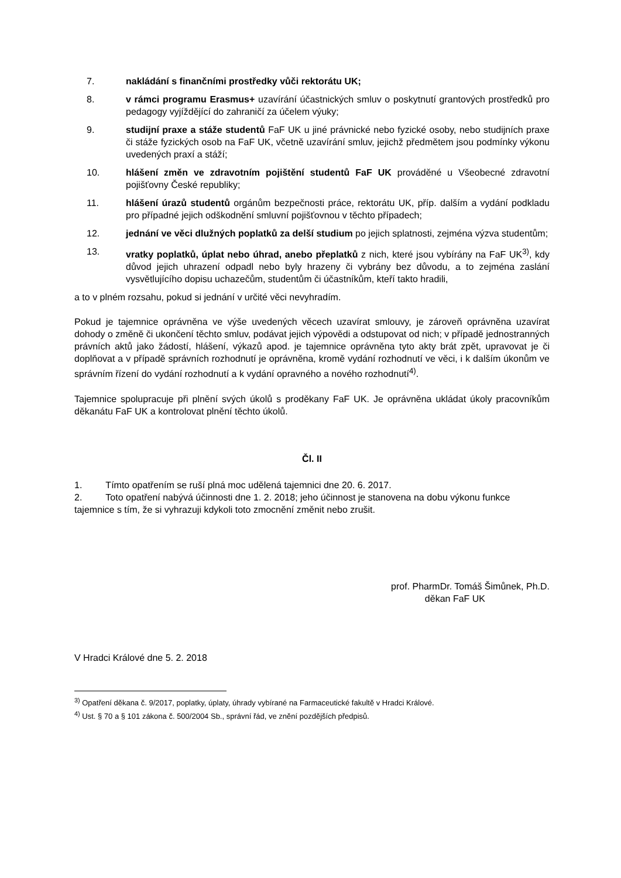7. nakládání s finančními prostředky vůči rektorátu UK;
8. v rámci programu Erasmus+ uzavírání účastnických smluv o poskytnutí grantových prostředků pro pedagogy vyjíždějící do zahraničí za účelem výuky;
9. studijní praxe a stáže studentů FaF UK u jiné právnické nebo fyzické osoby, nebo studijních praxe či stáže fyzických osob na FaF UK, včetně uzavírání smluv, jejichž předmětem jsou podmínky výkonu uvedených praxí a stáží;
10. hlášení změn ve zdravotním pojištění studentů FaF UK prováděné u Všeobecné zdravotní pojišťovny České republiky;
11. hlášení úrazů studentů orgánům bezpečnosti práce, rektorátu UK, příp. dalším a vydání podkladu pro případné jejich odškodnění smluvní pojišťovnou v těchto případech;
12. jednání ve věci dlužných poplatků za delší studium po jejich splatnosti, zejména výzva studentům;
13. vratky poplatků, úplat nebo úhrad, anebo přeplatků z nich, které jsou vybírány na FaF UK<sup>3)</sup>, kdy důvod jejich uhrazení odpadl nebo byly hrazeny či vybrány bez důvodu, a to zejména zaslání vysvětlujícího dopisu uchazečům, studentům či účastníkům, kteří takto hradili,
a to v plném rozsahu, pokud si jednání v určité věci nevyhradím.
Pokud je tajemnice oprávněna ve výše uvedených věcech uzavírat smlouvy, je zároveň oprávněna uzavírat dohody o změně či ukončení těchto smluv, podávat jejich výpovědi a odstupovat od nich; v případě jednostranných právních aktů jako žádostí, hlášení, výkazů apod. je tajemnice oprávněna tyto akty brát zpět, upravovat je či doplňovat a v případě správních rozhodnutí je oprávněna, kromě vydání rozhodnutí ve věci, i k dalším úkonům ve správním řízení do vydání rozhodnutí a k vydání opravného a nového rozhodnutí<sup>4)</sup>.
Tajemnice spolupracuje při plnění svých úkolů s proděkany FaF UK. Je oprávněna ukládat úkoly pracovníkům děkanátu FaF UK a kontrolovat plnění těchto úkolů.
Čl. II
1. Tímto opatřením se ruší plná moc udělená tajemnici dne 20. 6. 2017.
2. Toto opatření nabývá účinnosti dne 1. 2. 2018; jeho účinnost je stanovena na dobu výkonu funkce tajemnice s tím, že si vyhrazuji kdykoli toto zmocnění změnit nebo zrušit.
prof. PharmDr. Tomáš Šimůnek, Ph.D.
děkan FaF UK
V Hradci Králové dne 5. 2. 2018
<sup>3)</sup> Opatření děkana č. 9/2017, poplatky, úplaty, úhrady vybírané na Farmaceutické fakultě v Hradci Králové.
<sup>4)</sup> Ust. § 70 a § 101 zákona č. 500/2004 Sb., správní řád, ve znění pozdějších předpisů.